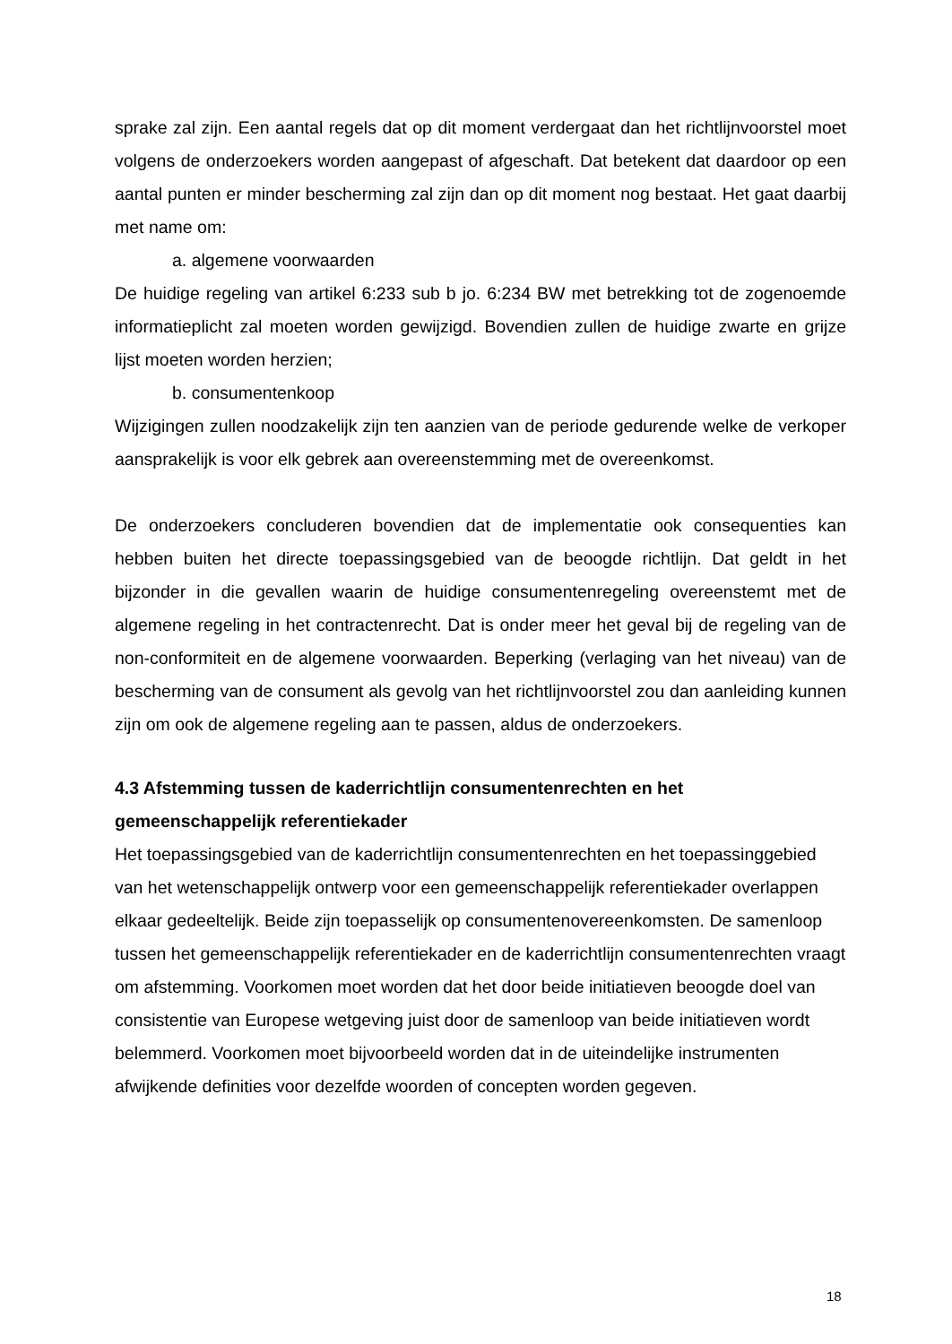sprake zal zijn. Een aantal regels dat op dit moment verdergaat dan het richtlijnvoorstel moet volgens de onderzoekers worden aangepast of afgeschaft. Dat betekent dat daardoor op een aantal punten er minder bescherming zal zijn dan op dit moment nog bestaat. Het gaat daarbij met name om:
a. algemene voorwaarden
De huidige regeling van artikel 6:233 sub b jo. 6:234 BW met betrekking tot de zogenoemde informatieplicht zal moeten worden gewijzigd. Bovendien zullen de huidige zwarte en grijze lijst moeten worden herzien;
b. consumentenkoop
Wijzigingen zullen noodzakelijk zijn ten aanzien van de periode gedurende welke de verkoper aansprakelijk is voor elk gebrek aan overeenstemming met de overeenkomst.
De onderzoekers concluderen bovendien dat de implementatie ook consequenties kan hebben buiten het directe toepassingsgebied van de beoogde richtlijn. Dat geldt in het bijzonder in die gevallen waarin de huidige consumentenregeling overeenstemt met de algemene regeling in het contractenrecht. Dat is onder meer het geval bij de regeling van de non-conformiteit en de algemene voorwaarden. Beperking (verlaging van het niveau) van de bescherming van de consument als gevolg van het richtlijnvoorstel zou dan aanleiding kunnen zijn om ook de algemene regeling aan te passen, aldus de onderzoekers.
4.3 Afstemming tussen de kaderrichtlijn consumentenrechten en het gemeenschappelijk referentiekader
Het toepassingsgebied van de kaderrichtlijn consumentenrechten en het toepassinggebied van het wetenschappelijk ontwerp voor een gemeenschappelijk referentiekader overlappen elkaar gedeeltelijk. Beide zijn toepasselijk op consumentenovereenkomsten. De samenloop tussen het gemeenschappelijk referentiekader en de kaderrichtlijn consumentenrechten vraagt om afstemming. Voorkomen moet worden dat het door beide initiatieven beoogde doel van consistentie van Europese wetgeving juist door de samenloop van beide initiatieven wordt belemmerd. Voorkomen moet bijvoorbeeld worden dat in de uiteindelijke instrumenten afwijkende definities voor dezelfde woorden of concepten worden gegeven.
18